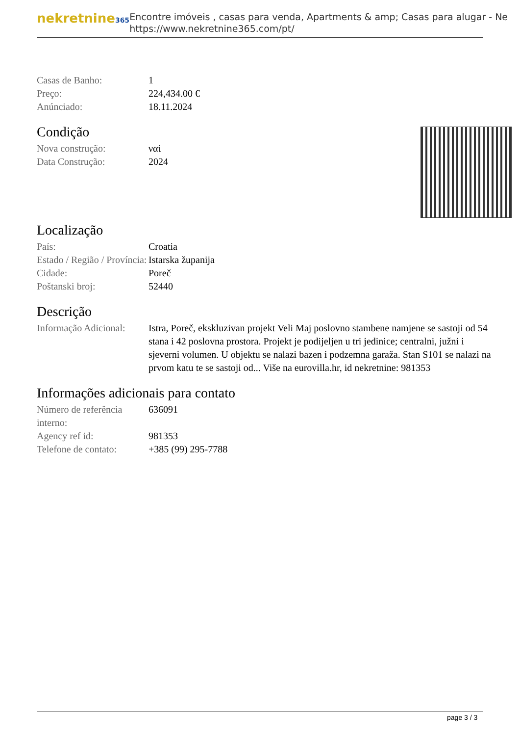nekretnine365
Encontre imóveis , casas para venda, Apartments & amp; Casas para alugar - Ne
https://www.nekretnine365.com/pt/
| Casas de Banho: | 1 |
| Preço: | 224,434.00 € |
| Anúnciado: | 18.11.2024 |
Condição
| Nova construção: | ναί |
| Data Construção: | 2024 |
Localização
| País: | Croatia |
| Estado / Região / Província: | Istarska županija |
| Cidade: | Poreč |
| Poštanski broj: | 52440 |
Descrição
| Informação Adicional: | Istra, Poreč, ekskluzivan projekt Veli Maj poslovno stambene namjene se sastoji od 54 stana i 42 poslovna prostora. Projekt je podijeljen u tri jedinice; centralni, južni i sjeverni volumen. U objektu se nalazi bazen i podzemna garaža. Stan S101 se nalazi na prvom katu te se sastoji od... Više na eurovilla.hr, id nekretnine: 981353 |
Informações adicionais para contato
| Número de referência interno: | 636091 |
| Agency ref id: | 981353 |
| Telefone de contato: | +385 (99) 295-7788 |
page 3 / 3